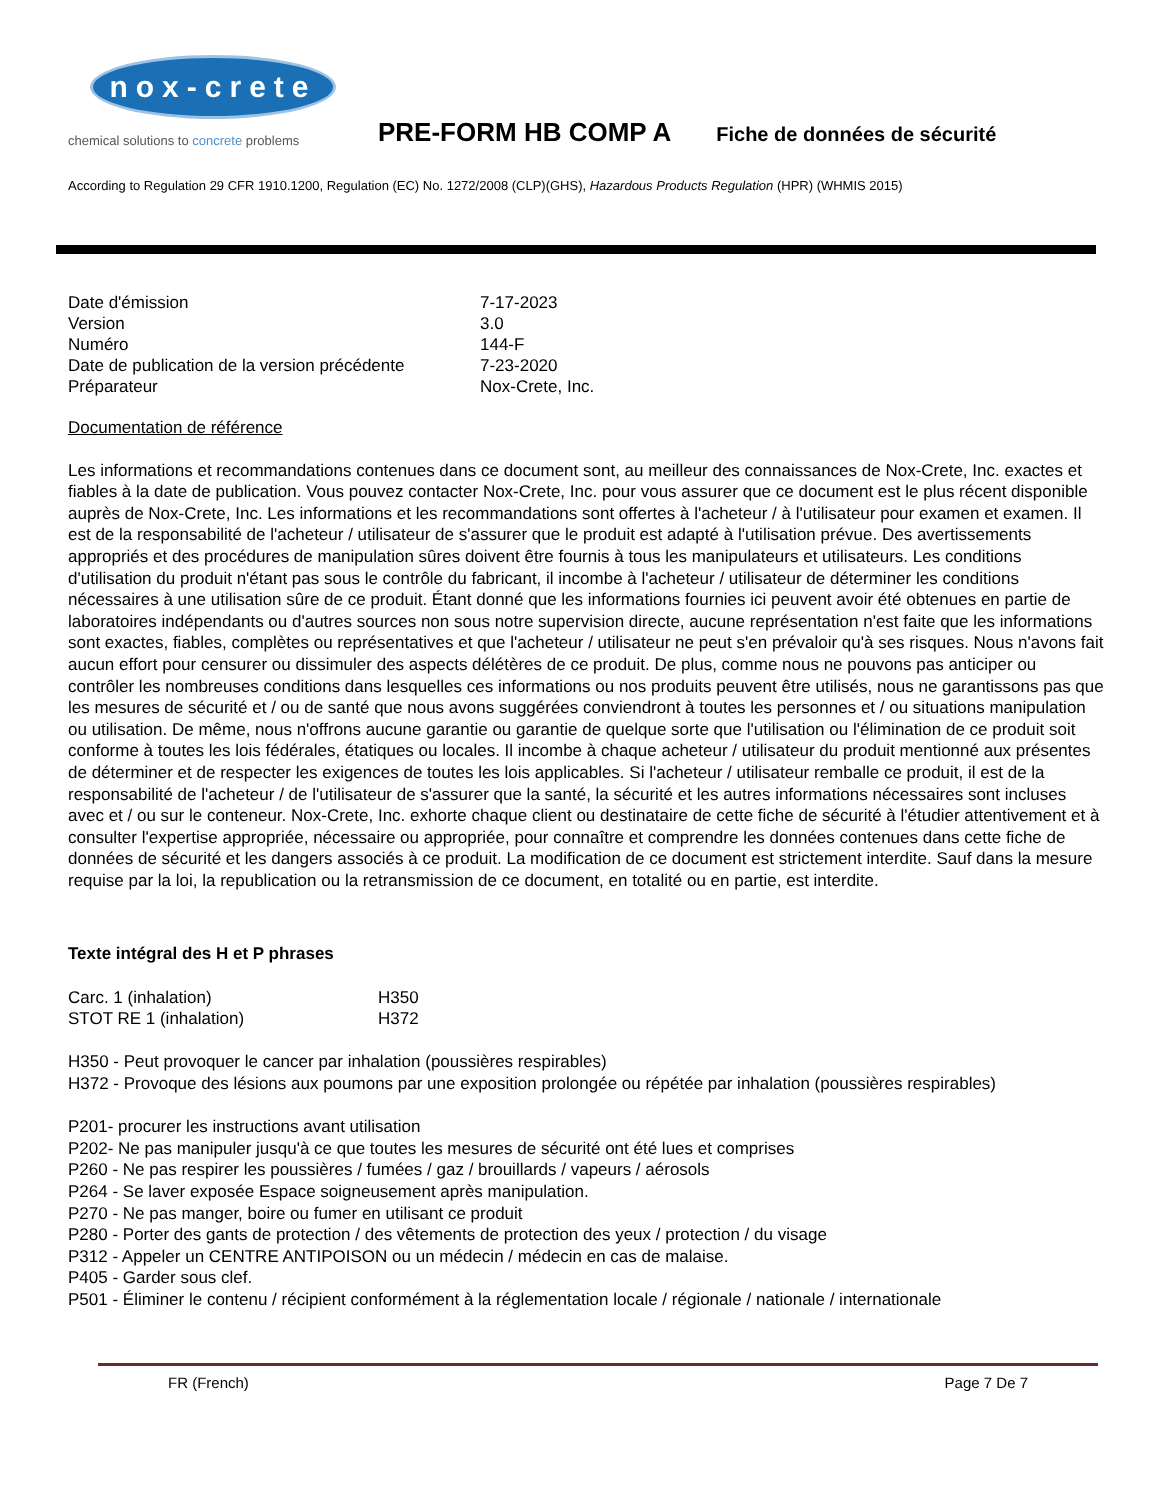nox-crete
chemical solutions to concrete problems
PRE-FORM HB COMP A
Fiche de données de sécurité
According to Regulation 29 CFR 1910.1200, Regulation (EC) No. 1272/2008 (CLP)(GHS), Hazardous Products Regulation (HPR) (WHMIS 2015)
| Date d'émission | 7-17-2023 |
| Version | 3.0 |
| Numéro | 144-F |
| Date de publication de la version précédente | 7-23-2020 |
| Préparateur | Nox-Crete, Inc. |
Documentation de référence
Les informations et recommandations contenues dans ce document sont, au meilleur des connaissances de Nox-Crete, Inc. exactes et fiables à la date de publication. Vous pouvez contacter Nox-Crete, Inc. pour vous assurer que ce document est le plus récent disponible auprès de Nox-Crete, Inc. Les informations et les recommandations sont offertes à l'acheteur / à l'utilisateur pour examen et examen. Il est de la responsabilité de l'acheteur / utilisateur de s'assurer que le produit est adapté à l'utilisation prévue. Des avertissements appropriés et des procédures de manipulation sûres doivent être fournis à tous les manipulateurs et utilisateurs. Les conditions d'utilisation du produit n'étant pas sous le contrôle du fabricant, il incombe à l'acheteur / utilisateur de déterminer les conditions nécessaires à une utilisation sûre de ce produit. Étant donné que les informations fournies ici peuvent avoir été obtenues en partie de laboratoires indépendants ou d'autres sources non sous notre supervision directe, aucune représentation n'est faite que les informations sont exactes, fiables, complètes ou représentatives et que l'acheteur / utilisateur ne peut s'en prévaloir qu'à ses risques. Nous n'avons fait aucun effort pour censurer ou dissimuler des aspects délétères de ce produit. De plus, comme nous ne pouvons pas anticiper ou contrôler les nombreuses conditions dans lesquelles ces informations ou nos produits peuvent être utilisés, nous ne garantissons pas que les mesures de sécurité et / ou de santé que nous avons suggérées conviendront à toutes les personnes et / ou situations manipulation ou utilisation. De même, nous n'offrons aucune garantie ou garantie de quelque sorte que l'utilisation ou l'élimination de ce produit soit conforme à toutes les lois fédérales, étatiques ou locales. Il incombe à chaque acheteur / utilisateur du produit mentionné aux présentes de déterminer et de respecter les exigences de toutes les lois applicables. Si l'acheteur / utilisateur remballe ce produit, il est de la responsabilité de l'acheteur / de l'utilisateur de s'assurer que la santé, la sécurité et les autres informations nécessaires sont incluses avec et / ou sur le conteneur. Nox-Crete, Inc. exhorte chaque client ou destinataire de cette fiche de sécurité à l'étudier attentivement et à consulter l'expertise appropriée, nécessaire ou appropriée, pour connaître et comprendre les données contenues dans cette fiche de données de sécurité et les dangers associés à ce produit. La modification de ce document est strictement interdite. Sauf dans la mesure requise par la loi, la republication ou la retransmission de ce document, en totalité ou en partie, est interdite.
Texte intégral des H et P phrases
| Carc. 1 (inhalation) | H350 |
| STOT RE 1 (inhalation) | H372 |
H350 - Peut provoquer le cancer par inhalation (poussières respirables)
H372 - Provoque des lésions aux poumons par une exposition prolongée ou répétée par inhalation (poussières respirables)
P201- procurer les instructions avant utilisation
P202- Ne pas manipuler jusqu'à ce que toutes les mesures de sécurité ont été lues et comprises
P260 - Ne pas respirer les poussières / fumées / gaz / brouillards / vapeurs / aérosols
P264 - Se laver exposée Espace soigneusement après manipulation.
P270 - Ne pas manger, boire ou fumer en utilisant ce produit
P280 - Porter des gants de protection / des vêtements de protection des yeux / protection / du visage
P312 - Appeler un CENTRE ANTIPOISON ou un médecin / médecin en cas de malaise.
P405 - Garder sous clef.
P501 - Éliminer le contenu / récipient conformément à la réglementation locale / régionale / nationale / internationale
FR (French) Page 7 De 7